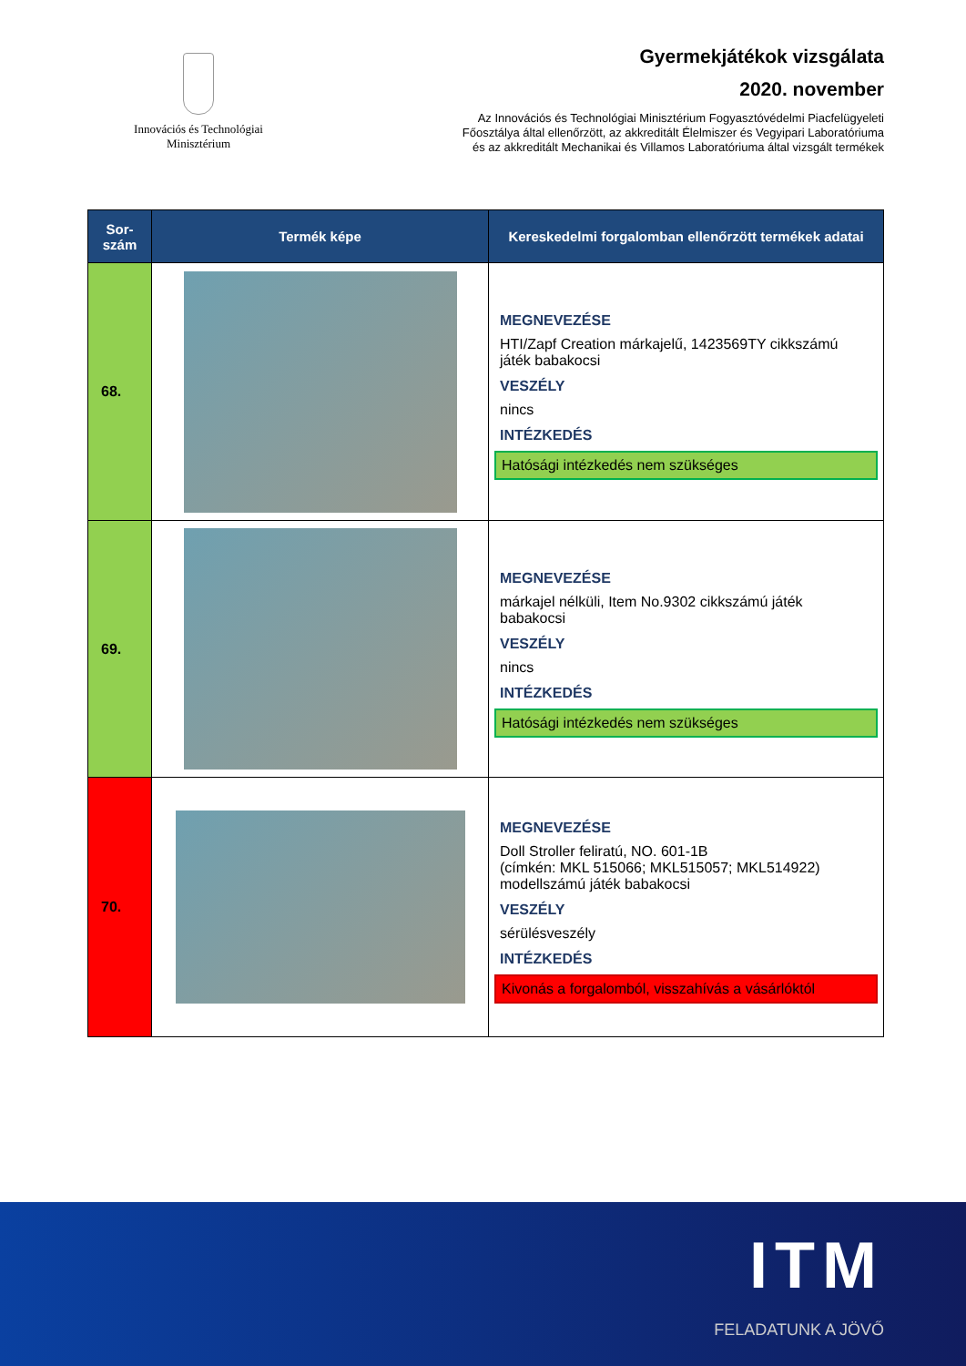Innovációs és Technológiai
Minisztérium
Gyermekjátékok vizsgálata
2020. november
Az Innovációs és Technológiai Minisztérium Fogyasztóvédelmi Piacfelügyeleti
Főosztálya által ellenőrzött, az akkreditált Élelmiszer és Vegyipari Laboratóriuma
és az akkreditált Mechanikai és Villamos Laboratóriuma által vizsgált termékek
| Sor- szám | Termék képe | Kereskedelmi forgalomban ellenőrzött termékek adatai |
| --- | --- | --- |
| 68. | | MEGNEVEZÉSE HTI/Zapf Creation márkajelű, 1423569TY cikkszámú játék babakocsi VESZÉLY nincs INTÉZKEDÉS Hatósági intézkedés nem szükséges |
| 69. | | MEGNEVEZÉSE márkajel nélküli, Item No.9302 cikkszámú játék babakocsi VESZÉLY nincs INTÉZKEDÉS Hatósági intézkedés nem szükséges |
| 70. | | MEGNEVEZÉSE Doll Stroller feliratú, NO. 601-1B (címkén: MKL 515066; MKL515057; MKL514922) modellszámú játék babakocsi VESZÉLY sérülésveszély INTÉZKEDÉS Kivonás a forgalomból, visszahívás a vásárlóktól |
ITM
FELADATUNK A JÖVŐ